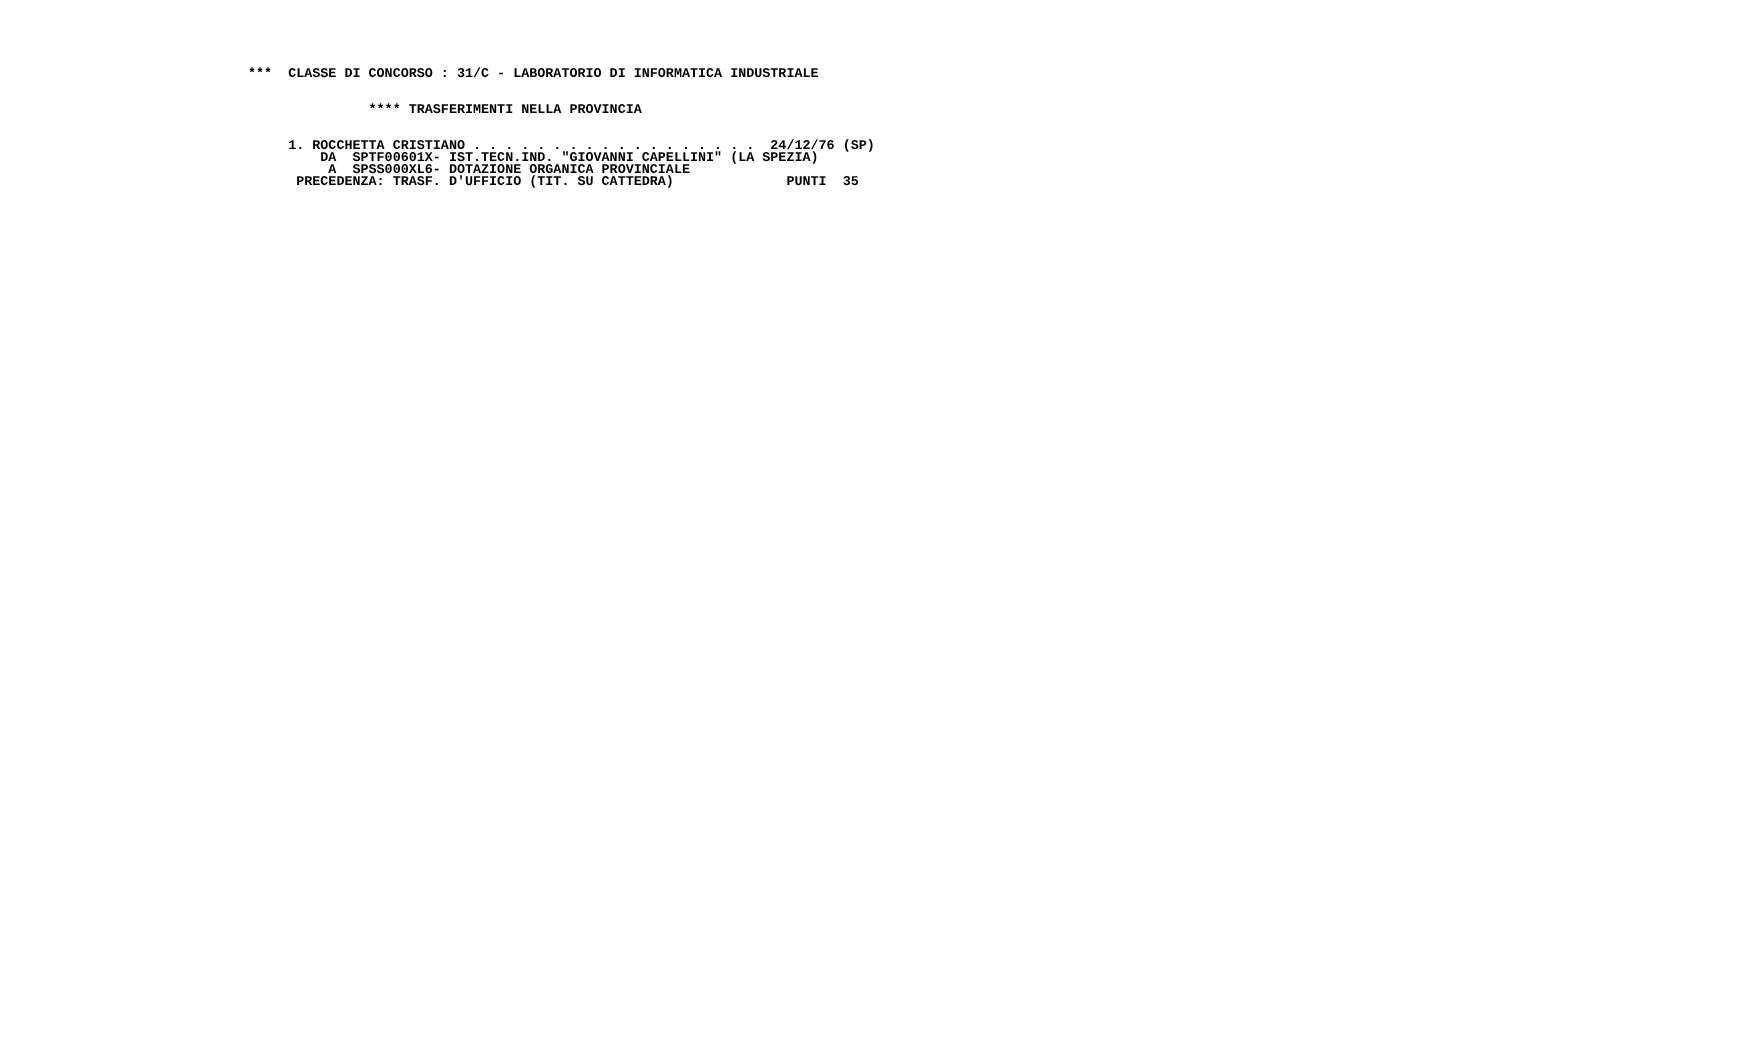***  CLASSE DI CONCORSO : 31/C - LABORATORIO DI INFORMATICA INDUSTRIALE


               **** TRASFERIMENTI NELLA PROVINCIA


     1. ROCCHETTA CRISTIANO . . . . . . . . . . . . . . . . . .  24/12/76 (SP)
         DA  SPTF00601X- IST.TECN.IND. "GIOVANNI CAPELLINI" (LA SPEZIA)
          A  SPSS000XL6- DOTAZIONE ORGANICA PROVINCIALE
      PRECEDENZA: TRASF. D'UFFICIO (TIT. SU CATTEDRA)              PUNTI  35